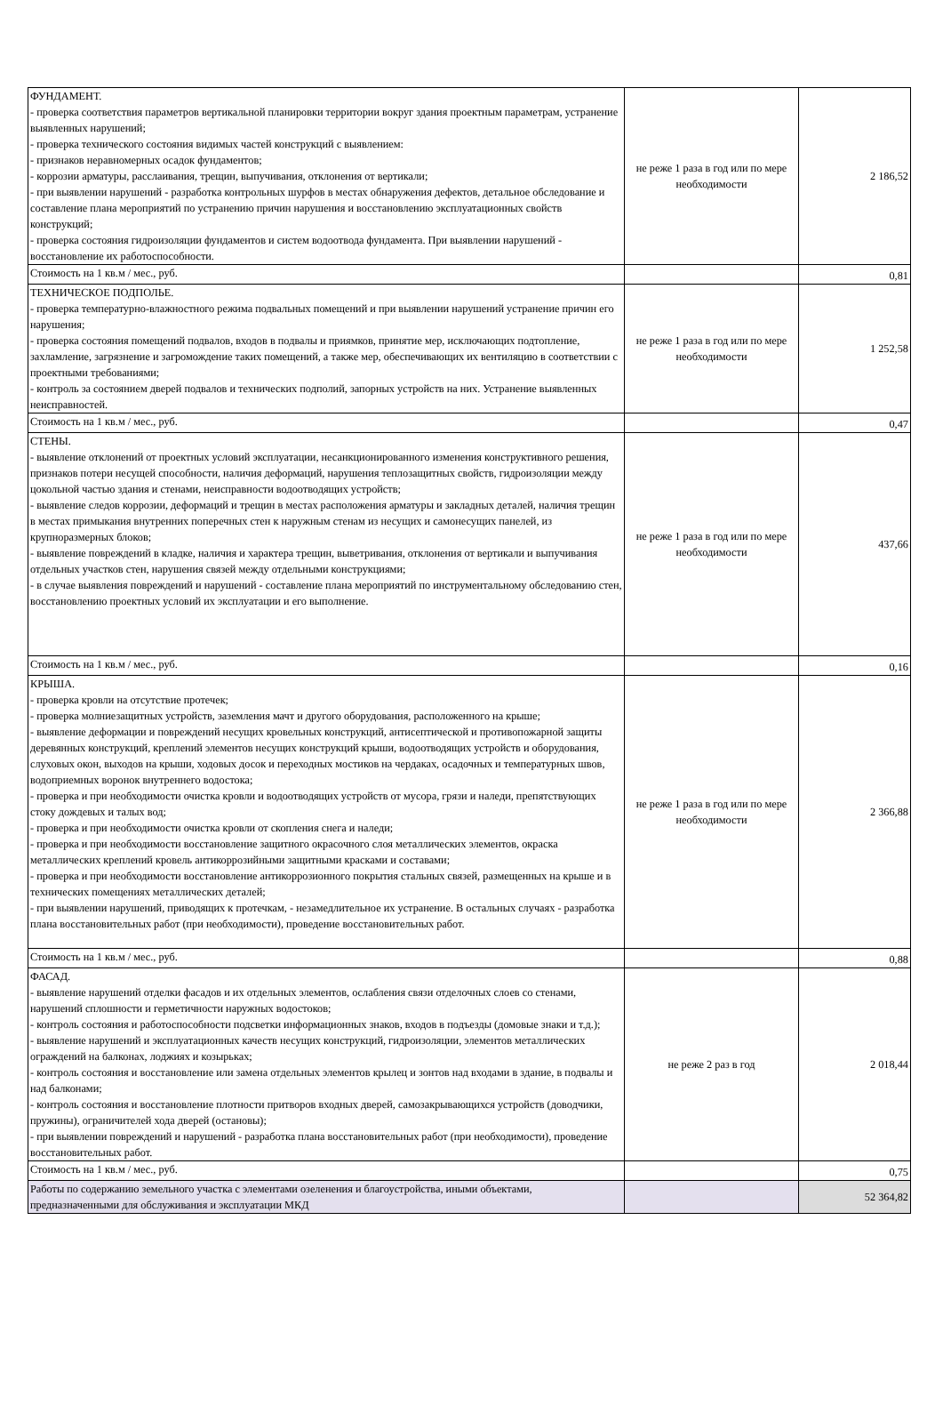| ФУНДАМЕНТ. - проверка соответствия параметров вертикальной планировки территории вокруг здания проектным параметрам, устранение выявленных нарушений; - проверка технического состояния видимых частей конструкций с выявлением: - признаков неравномерных осадок фундаментов; - коррозии арматуры, расслаивания, трещин, выпучивания, отклонения от вертикали; - при выявлении нарушений - разработка контрольных шурфов в местах обнаружения дефектов, детальное обследование и составление плана мероприятий по устранению причин нарушения и восстановлению эксплуатационных свойств конструкций; - проверка состояния гидроизоляции фундаментов и систем водоотвода фундамента. При выявлении нарушений - восстановление их работоспособности. | не реже 1 раза в год или по мере необходимости | 2 186,52 |
| Стоимость на 1 кв.м / мес., руб. | | 0,81 |
| ТЕХНИЧЕСКОЕ ПОДПОЛЬЕ. - проверка температурно-влажностного режима подвальных помещений и при выявлении нарушений устранение причин его нарушения; - проверка состояния помещений подвалов, входов в подвалы и приямков, принятие мер, исключающих подтопление, захламление, загрязнение и загромождение таких помещений, а также мер, обеспечивающих их вентиляцию в соответствии с проектными требованиями; - контроль за состоянием дверей подвалов и технических подполий, запорных устройств на них. Устранение выявленных неисправностей. | не реже 1 раза в год или по мере необходимости | 1 252,58 |
| Стоимость на 1 кв.м / мес., руб. | | 0,47 |
| СТЕНЫ. - выявление отклонений от проектных условий эксплуатации, несанкционированного изменения конструктивного решения, признаков потери несущей способности, наличия деформаций, нарушения теплозащитных свойств, гидроизоляции между цокольной частью здания и стенами, неисправности водоотводящих устройств; - выявление следов коррозии, деформаций и трещин в местах расположения арматуры и закладных деталей, наличия трещин в местах примыкания внутренних поперечных стен к наружным стенам из несущих и самонесущих панелей, из крупноразмерных блоков; - выявление повреждений в кладке, наличия и характера трещин, выветривания, отклонения от вертикали и выпучивания отдельных участков стен, нарушения связей между отдельными конструкциями; - в случае выявления повреждений и нарушений - составление плана мероприятий по инструментальному обследованию стен, восстановлению проектных условий их эксплуатации и его выполнение. | не реже 1 раза в год или по мере необходимости | 437,66 |
| Стоимость на 1 кв.м / мес., руб. | | 0,16 |
| КРЫША. - проверка кровли на отсутствие протечек; - проверка молниезащитных устройств, заземления мачт и другого оборудования, расположенного на крыше; - выявление деформации и повреждений несущих кровельных конструкций, антисептической и противопожарной защиты деревянных конструкций, креплений элементов несущих конструкций крыши, водоотводящих устройств и оборудования, слуховых окон, выходов на крыши, ходовых досок и переходных мостиков на чердаках, осадочных и температурных швов, водоприемных воронок внутреннего водостока; - проверка и при необходимости очистка кровли и водоотводящих устройств от мусора, грязи и наледи, препятствующих стоку дождевых и талых вод; - проверка и при необходимости очистка кровли от скопления снега и наледи; - проверка и при необходимости восстановление защитного окрасочного слоя металлических элементов, окраска металлических креплений кровель антикоррозийными защитными красками и составами; - проверка и при необходимости восстановление антикоррозионного покрытия стальных связей, размещенных на крыше и в технических помещениях металлических деталей; - при выявлении нарушений, приводящих к протечкам, - незамедлительное их устранение. В остальных случаях - разработка плана восстановительных работ (при необходимости), проведение восстановительных работ. | не реже 1 раза в год или по мере необходимости | 2 366,88 |
| Стоимость на 1 кв.м / мес., руб. | | 0,88 |
| ФАСАД. - выявление нарушений отделки фасадов и их отдельных элементов, ослабления связи отделочных слоев со стенами, нарушений сплошности и герметичности наружных водостоков; - контроль состояния и работоспособности подсветки информационных знаков, входов в подъезды (домовые знаки и т.д.); - выявление нарушений и эксплуатационных качеств несущих конструкций, гидроизоляции, элементов металлических ограждений на балконах, лоджиях и козырьках; - контроль состояния и восстановление или замена отдельных элементов крылец и зонтов над входами в здание, в подвалы и над балконами; - контроль состояния и восстановление плотности притворов входных дверей, самозакрывающихся устройств (доводчики, пружины), ограничителей хода дверей (остановы); - при выявлении повреждений и нарушений - разработка плана восстановительных работ (при необходимости), проведение восстановительных работ. | не реже 2 раз в год | 2 018,44 |
| Стоимость на 1 кв.м / мес., руб. | | 0,75 |
| Работы по содержанию земельного участка с элементами озеленения и благоустройства, иными объектами, предназначенными для обслуживания и эксплуатации МКД | | 52 364,82 |